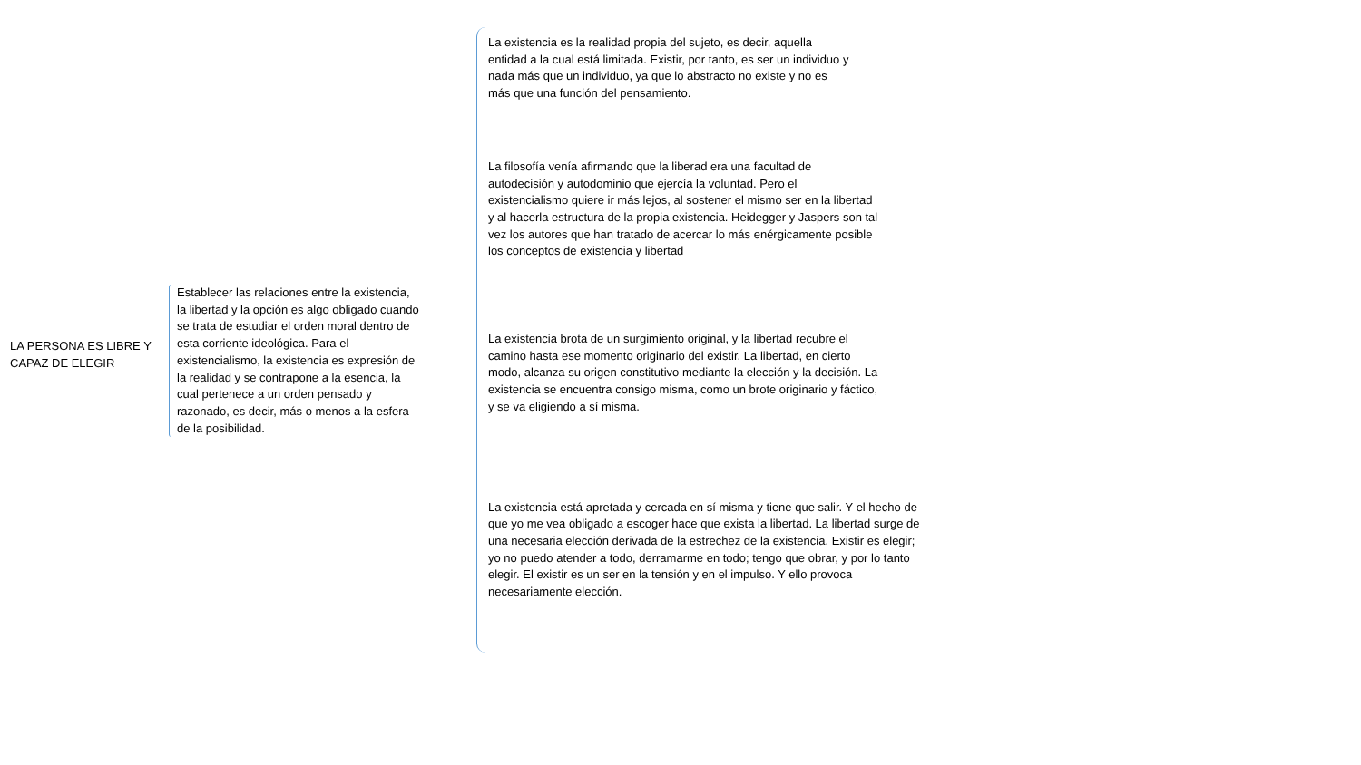LA PERSONA ES LIBRE Y CAPAZ DE ELEGIR
Establecer las relaciones entre la existencia, la libertad y la opción es algo obligado cuando se trata de estudiar el orden moral dentro de esta corriente ideológica. Para el existencialismo, la existencia es expresión de la realidad y se contrapone a la esencia, la cual pertenece a un orden pensado y razonado, es decir, más o menos a la esfera de la posibilidad.
La existencia es la realidad propia del sujeto, es decir, aquella entidad a la cual está limitada. Existir, por tanto, es ser un individuo y nada más que un individuo, ya que lo abstracto no existe y no es más que una función del pensamiento.
La filosofía venía afirmando que la liberad era una facultad de autodecisión y autodominio que ejercía la voluntad. Pero el existencialismo quiere ir más lejos, al sostener el mismo ser en la libertad y al hacerla estructura de la propia existencia. Heidegger y Jaspers son tal vez los autores que han tratado de acercar lo más enérgicamente posible los conceptos de existencia y libertad
La existencia brota de un surgimiento original, y la libertad recubre el camino hasta ese momento originario del existir. La libertad, en cierto modo, alcanza su origen constitutivo mediante la elección y la decisión. La existencia se encuentra consigo misma, como un brote originario y fáctico, y se va eligiendo a sí misma.
La existencia está apretada y cercada en sí misma y tiene que salir. Y el hecho de que yo me vea obligado a escoger hace que exista la libertad. La libertad surge de una necesaria elección derivada de la estrechez de la existencia. Existir es elegir; yo no puedo atender a todo, derramarme en todo; tengo que obrar, y por lo tanto elegir. El existir es un ser en la tensión y en el impulso. Y ello provoca necesariamente elección.